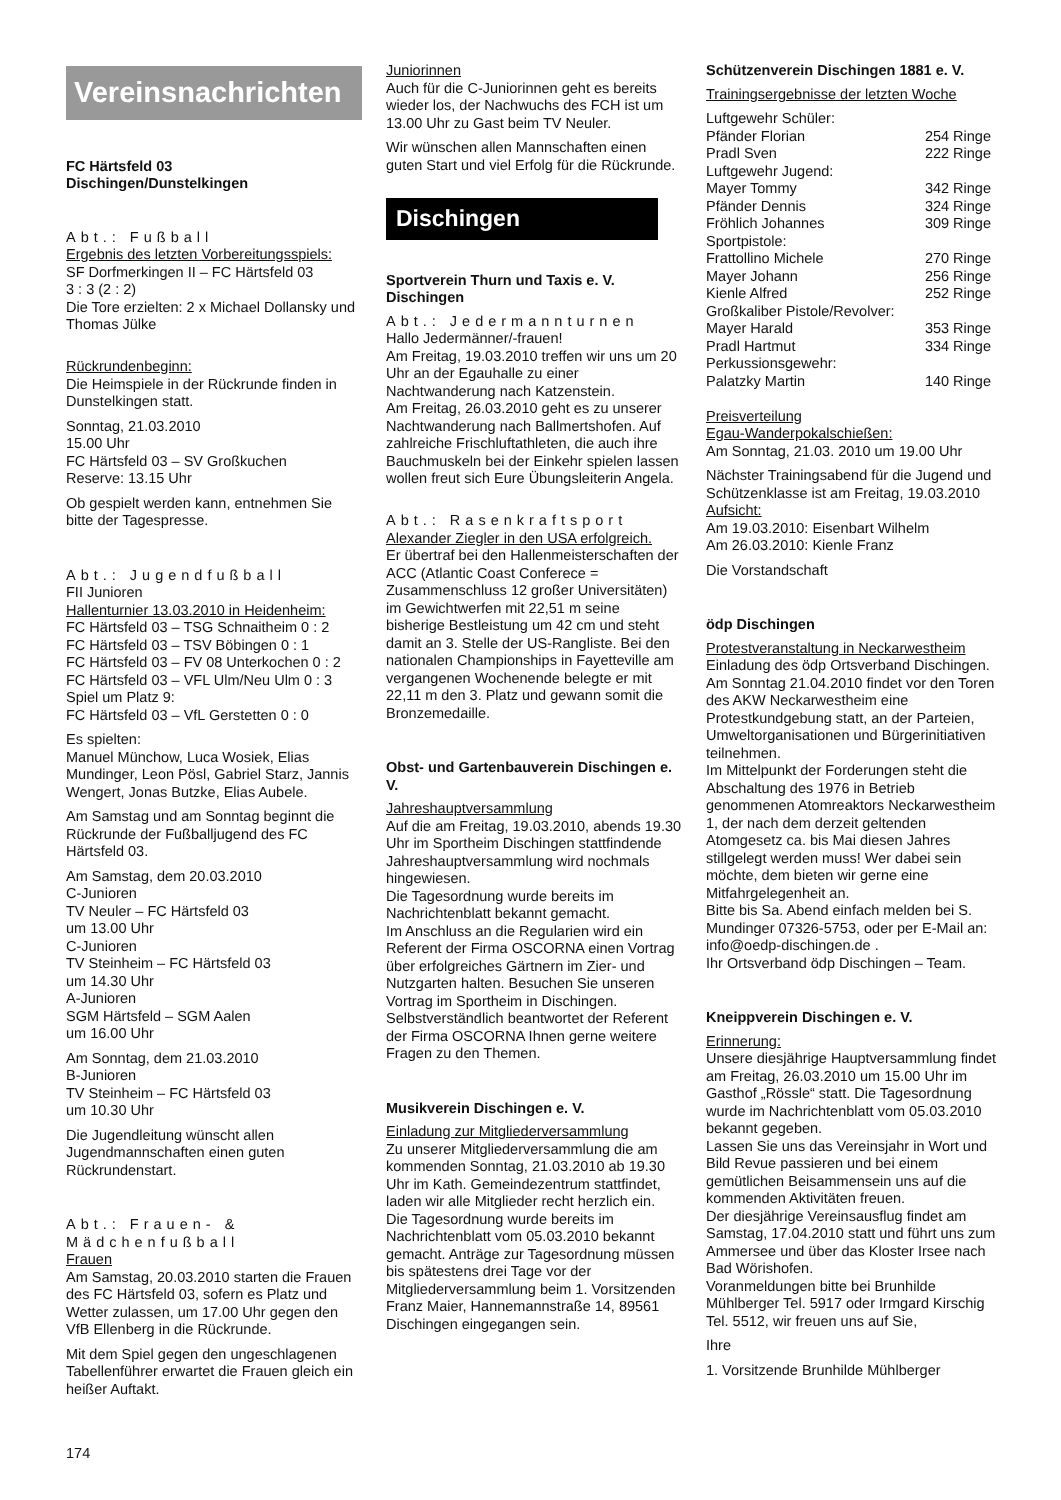Vereinsnachrichten
FC Härtsfeld 03
Dischingen/Dunstelkingen
Abt.: Fußball
Ergebnis des letzten Vorbereitungsspiels:
SF Dorfmerkingen II – FC Härtsfeld 03
3 : 3 (2 : 2)
Die Tore erzielten: 2 x Michael Dollansky und Thomas Jülke
Rückrundenbeginn:
Die Heimspiele in der Rückrunde finden in Dunstelkingen statt.
Sonntag, 21.03.2010
15.00 Uhr
FC Härtsfeld 03 – SV Großkuchen
Reserve: 13.15 Uhr
Ob gespielt werden kann, entnehmen Sie bitte der Tagespresse.
Abt.: Jugendfußball
FII Junioren
Hallenturnier 13.03.2010 in Heidenheim:
FC Härtsfeld 03 – TSG Schnaitheim 0 : 2
FC Härtsfeld 03 – TSV Böbingen 0 : 1
FC Härtsfeld 03 – FV 08 Unterkochen 0 : 2
FC Härtsfeld 03 – VFL Ulm/Neu Ulm 0 : 3
Spiel um Platz 9:
FC Härtsfeld 03 – VfL Gerstetten 0 : 0
Es spielten:
Manuel Münchow, Luca Wosiek, Elias Mundinger, Leon Pösl, Gabriel Starz, Jannis Wengert, Jonas Butzke, Elias Aubele.
Am Samstag und am Sonntag beginnt die Rückrunde der Fußballjugend des FC Härtsfeld 03.
Am Samstag, dem 20.03.2010
C-Junioren
TV Neuler – FC Härtsfeld 03
um 13.00 Uhr
C-Junioren
TV Steinheim – FC Härtsfeld 03
um 14.30 Uhr
A-Junioren
SGM Härtsfeld – SGM Aalen
um 16.00 Uhr
Am Sonntag, dem 21.03.2010
B-Junioren
TV Steinheim – FC Härtsfeld 03
um 10.30 Uhr
Die Jugendleitung wünscht allen Jugendmannschaften einen guten Rückrundenstart.
Abt.: Frauen- & Mädchenfußball
Frauen
Am Samstag, 20.03.2010 starten die Frauen des FC Härtsfeld 03, sofern es Platz und Wetter zulassen, um 17.00 Uhr gegen den VfB Ellenberg in die Rückrunde.
Mit dem Spiel gegen den ungeschlagenen Tabellenführer erwartet die Frauen gleich ein heißer Auftakt.
Juniorinnen
Auch für die C-Juniorinnen geht es bereits wieder los, der Nachwuchs des FCH ist um 13.00 Uhr zu Gast beim TV Neuler.
Wir wünschen allen Mannschaften einen guten Start und viel Erfolg für die Rückrunde.
Dischingen
Sportverein Thurn und Taxis e. V. Dischingen
Abt.: Jedermannturnen
Hallo Jedermänner/-frauen!
Am Freitag, 19.03.2010 treffen wir uns um 20 Uhr an der Egauhalle zu einer Nachtwanderung nach Katzenstein.
Am Freitag, 26.03.2010 geht es zu unserer Nachtwanderung nach Ballmertshofen. Auf zahlreiche Frischluftathleten, die auch ihre Bauchmuskeln bei der Einkehr spielen lassen wollen freut sich Eure Übungsleiterin Angela.
Abt.: Rasenkraftsport
Alexander Ziegler in den USA erfolgreich.
Er übertraf bei den Hallenmeisterschaften der ACC (Atlantic Coast Conferece = Zusammenschluss 12 großer Universitäten) im Gewichtwerfen mit 22,51 m seine bisherige Bestleistung um 42 cm und steht damit an 3. Stelle der US-Rangliste. Bei den nationalen Championships in Fayetteville am vergangenen Wochenende belegte er mit 22,11 m den 3. Platz und gewann somit die Bronzemedaille.
Obst- und Gartenbauverein Dischingen e. V.
Jahreshauptversammlung
Auf die am Freitag, 19.03.2010, abends 19.30 Uhr im Sportheim Dischingen stattfindende Jahreshauptversammlung wird nochmals hingewiesen.
Die Tagesordnung wurde bereits im Nachrichtenblatt bekannt gemacht.
Im Anschluss an die Regularien wird ein Referent der Firma OSCORNA einen Vortrag über erfolgreiches Gärtnern im Zier- und Nutzgarten halten. Besuchen Sie unseren Vortrag im Sportheim in Dischingen.
Selbstverständlich beantwortet der Referent der Firma OSCORNA Ihnen gerne weitere Fragen zu den Themen.
Musikverein Dischingen e. V.
Einladung zur Mitgliederversammlung
Zu unserer Mitgliederversammlung die am kommenden Sonntag, 21.03.2010 ab 19.30 Uhr im Kath. Gemeindezentrum stattfindet, laden wir alle Mitglieder recht herzlich ein.
Die Tagesordnung wurde bereits im Nachrichtenblatt vom 05.03.2010 bekannt gemacht. Anträge zur Tagesordnung müssen bis spätestens drei Tage vor der Mitgliederversammlung beim 1. Vorsitzenden Franz Maier, Hannemannstraße 14, 89561 Dischingen eingegangen sein.
Schützenverein Dischingen 1881 e. V.
Trainingsergebnisse der letzten Woche
| Luftgewehr Schüler: | |
| Pfänder Florian | 254 Ringe |
| Pradl Sven | 222 Ringe |
| Luftgewehr Jugend: | |
| Mayer Tommy | 342 Ringe |
| Pfänder Dennis | 324 Ringe |
| Fröhlich Johannes | 309 Ringe |
| Sportpistole: | |
| Frattollino Michele | 270 Ringe |
| Mayer Johann | 256 Ringe |
| Kienle Alfred | 252 Ringe |
| Großkaliber Pistole/Revolver: | |
| Mayer Harald | 353 Ringe |
| Pradl Hartmut | 334 Ringe |
| Perkussionsgewehr: | |
| Palatzky Martin | 140 Ringe |
Preisverteilung
Egau-Wanderpokalschießen:
Am Sonntag, 21.03. 2010 um 19.00 Uhr
Nächster Trainingsabend für die Jugend und Schützenklasse ist am Freitag, 19.03.2010
Aufsicht:
Am 19.03.2010: Eisenbart Wilhelm
Am 26.03.2010: Kienle Franz
Die Vorstandschaft
ödp Dischingen
Protestveranstaltung in Neckarwestheim
Einladung des ödp Ortsverband Dischingen. Am Sonntag 21.04.2010 findet vor den Toren des AKW Neckarwestheim eine Protestkundgebung statt, an der Parteien, Umweltorganisationen und Bürgerinitiativen teilnehmen.
Im Mittelpunkt der Forderungen steht die Abschaltung des 1976 in Betrieb genommenen Atomreaktors Neckarwestheim 1, der nach dem derzeit geltenden Atomgesetz ca. bis Mai diesen Jahres stillgelegt werden muss! Wer dabei sein möchte, dem bieten wir gerne eine Mitfahrgelegenheit an.
Bitte bis Sa. Abend einfach melden bei S. Mundinger 07326-5753, oder per E-Mail an: info@oedp-dischingen.de .
Ihr Ortsverband ödp Dischingen – Team.
Kneippverein Dischingen e. V.
Erinnerung:
Unsere diesjährige Hauptversammlung findet am Freitag, 26.03.2010 um 15.00 Uhr im Gasthof „Rössle“ statt. Die Tagesordnung wurde im Nachrichtenblatt vom 05.03.2010 bekannt gegeben.
Lassen Sie uns das Vereinsjahr in Wort und Bild Revue passieren und bei einem gemütlichen Beisammensein uns auf die kommenden Aktivitäten freuen.
Der diesjährige Vereinsausflug findet am Samstag, 17.04.2010 statt und führt uns zum Ammersee und über das Kloster Irsee nach Bad Wörishofen.
Voranmeldungen bitte bei Brunhilde Mühlberger Tel. 5917 oder Irmgard Kirschig Tel. 5512, wir freuen uns auf Sie,
Ihre
1. Vorsitzende Brunhilde Mühlberger
174